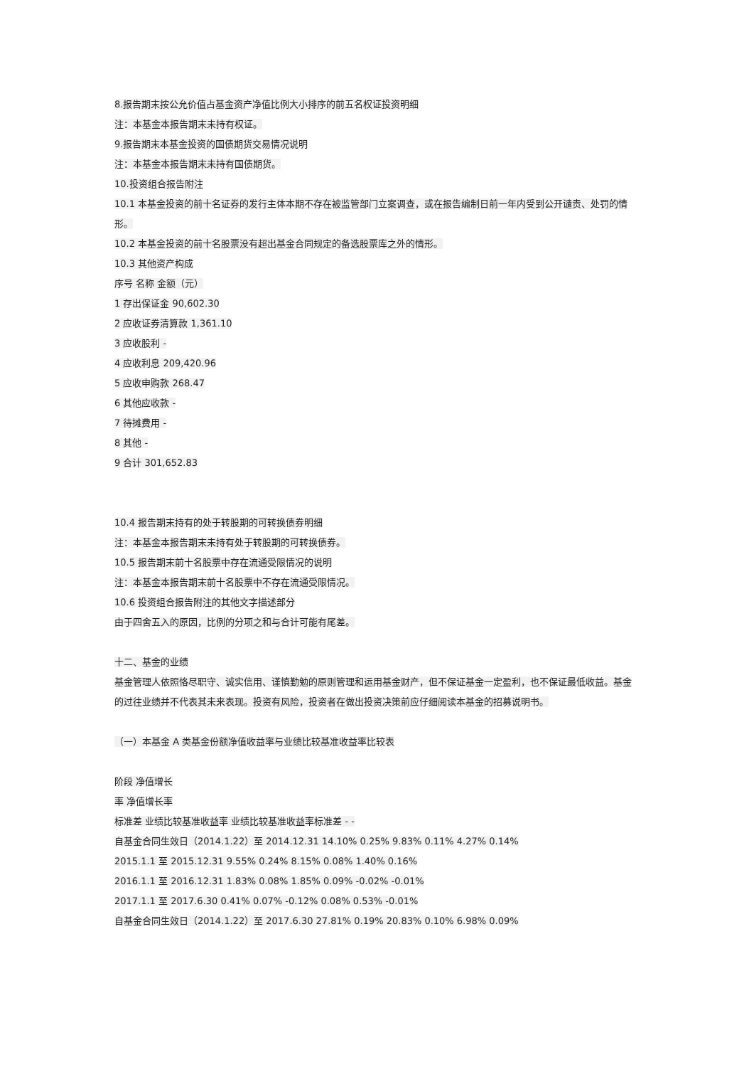8.报告期末按公允价值占基金资产净值比例大小排序的前五名权证投资明细
注：本基金本报告期末未持有权证。
9.报告期末本基金投资的国债期货交易情况说明
注：本基金本报告期末未持有国债期货。
10.投资组合报告附注
10.1 本基金投资的前十名证券的发行主体本期不存在被监管部门立案调查，或在报告编制日前一年内受到公开谴责、处罚的情形。
10.2 本基金投资的前十名股票没有超出基金合同规定的备选股票库之外的情形。
10.3 其他资产构成
序号 名称 金额（元）
1 存出保证金 90,602.30
2 应收证券清算款 1,361.10
3 应收股利 -
4 应收利息 209,420.96
5 应收申购款 268.47
6 其他应收款 -
7 待摊费用 -
8 其他 -
9 合计 301,652.83
10.4 报告期末持有的处于转股期的可转换债券明细
注：本基金本报告期末未持有处于转股期的可转换债券。
10.5 报告期末前十名股票中存在流通受限情况的说明
注：本基金本报告期末前十名股票中不存在流通受限情况。
10.6 投资组合报告附注的其他文字描述部分
由于四舍五入的原因，比例的分项之和与合计可能有尾差。
十二、基金的业绩
基金管理人依照恪尽职守、诚实信用、谨慎勤勉的原则管理和运用基金财产，但不保证基金一定盈利，也不保证最低收益。基金的过往业绩并不代表其未来表现。投资有风险，投资者在做出投资决策前应仔细阅读本基金的招募说明书。
（一）本基金 A 类基金份额净值收益率与业绩比较基准收益率比较表
阶段 净值增长
率 净值增长率
标准差 业绩比较基准收益率 业绩比较基准收益率标准差 - -
自基金合同生效日（2014.1.22）至 2014.12.31 14.10% 0.25% 9.83% 0.11% 4.27% 0.14%
2015.1.1 至 2015.12.31 9.55% 0.24% 8.15% 0.08% 1.40% 0.16%
2016.1.1 至 2016.12.31 1.83% 0.08% 1.85% 0.09% -0.02% -0.01%
2017.1.1 至 2017.6.30 0.41% 0.07% -0.12% 0.08% 0.53% -0.01%
自基金合同生效日（2014.1.22）至 2017.6.30 27.81% 0.19% 20.83% 0.10% 6.98% 0.09%